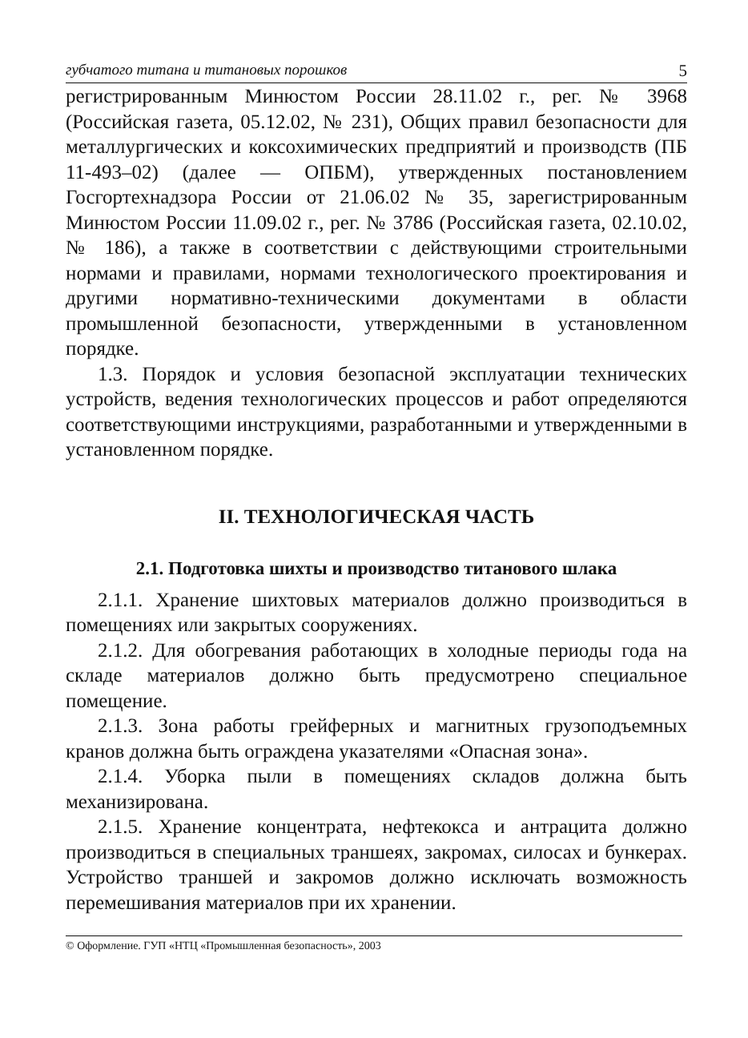губчатого титана и титановых порошков 5
регистрированным Минюстом России 28.11.02 г., рег. № 3968 (Российская газета, 05.12.02, № 231), Общих правил безопасности для металлургических и коксохимических предприятий и производств (ПБ 11-493–02) (далее — ОПБМ), утвержденных постановлением Госгортехнадзора России от 21.06.02 № 35, зарегистрированным Минюстом России 11.09.02 г., рег. № 3786 (Российская газета, 02.10.02, № 186), а также в соответствии с действующими строительными нормами и правилами, нормами технологического проектирования и другими нормативно-техническими документами в области промышленной безопасности, утвержденными в установленном порядке.
1.3. Порядок и условия безопасной эксплуатации технических устройств, ведения технологических процессов и работ определяются соответствующими инструкциями, разработанными и утвержденными в установленном порядке.
II. ТЕХНОЛОГИЧЕСКАЯ ЧАСТЬ
2.1. Подготовка шихты и производство титанового шлака
2.1.1. Хранение шихтовых материалов должно производиться в помещениях или закрытых сооружениях.
2.1.2. Для обогревания работающих в холодные периоды года на складе материалов должно быть предусмотрено специальное помещение.
2.1.3. Зона работы грейферных и магнитных грузоподъемных кранов должна быть ограждена указателями «Опасная зона».
2.1.4. Уборка пыли в помещениях складов должна быть механизирована.
2.1.5. Хранение концентрата, нефтекокса и антрацита должно производиться в специальных траншеях, закромах, силосах и бункерах. Устройство траншей и закромов должно исключать возможность перемешивания материалов при их хранении.
© Оформление. ГУП «НТЦ «Промышленная безопасность», 2003